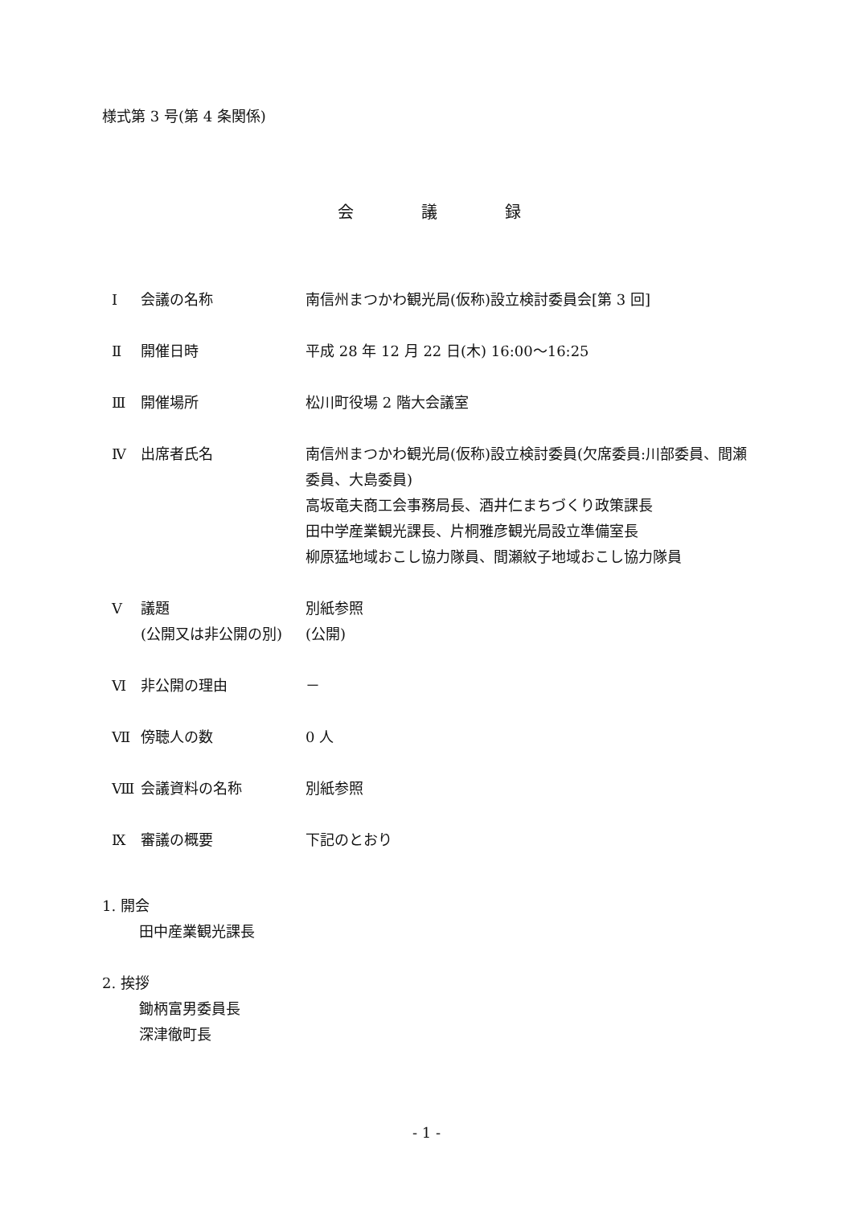様式第 3 号(第 4 条関係)
会 議 録
Ⅰ 会議の名称 南信州まつかわ観光局(仮称)設立検討委員会[第 3 回]
Ⅱ 開催日時 平成 28 年 12 月 22 日(木) 16:00～16:25
Ⅲ 開催場所 松川町役場 2 階大会議室
Ⅳ 出席者氏名 南信州まつかわ観光局(仮称)設立検討委員(欠席委員:川部委員、間瀬委員、大島委員)
高坂竜夫商工会事務局長、酒井仁まちづくり政策課長
田中学産業観光課長、片桐雅彦観光局設立準備室長
柳原猛地域おこし協力隊員、間瀬紋子地域おこし協力隊員
Ⅴ 議題
(公開又は非公開の別)
別紙参照
(公開)
Ⅵ 非公開の理由 －
Ⅶ 傍聴人の数 0 人
Ⅷ 会議資料の名称 別紙参照
Ⅸ 審議の概要 下記のとおり
1. 開会
田中産業観光課長
2. 挨拶
鋤柄富男委員長
深津徹町長
- 1 -